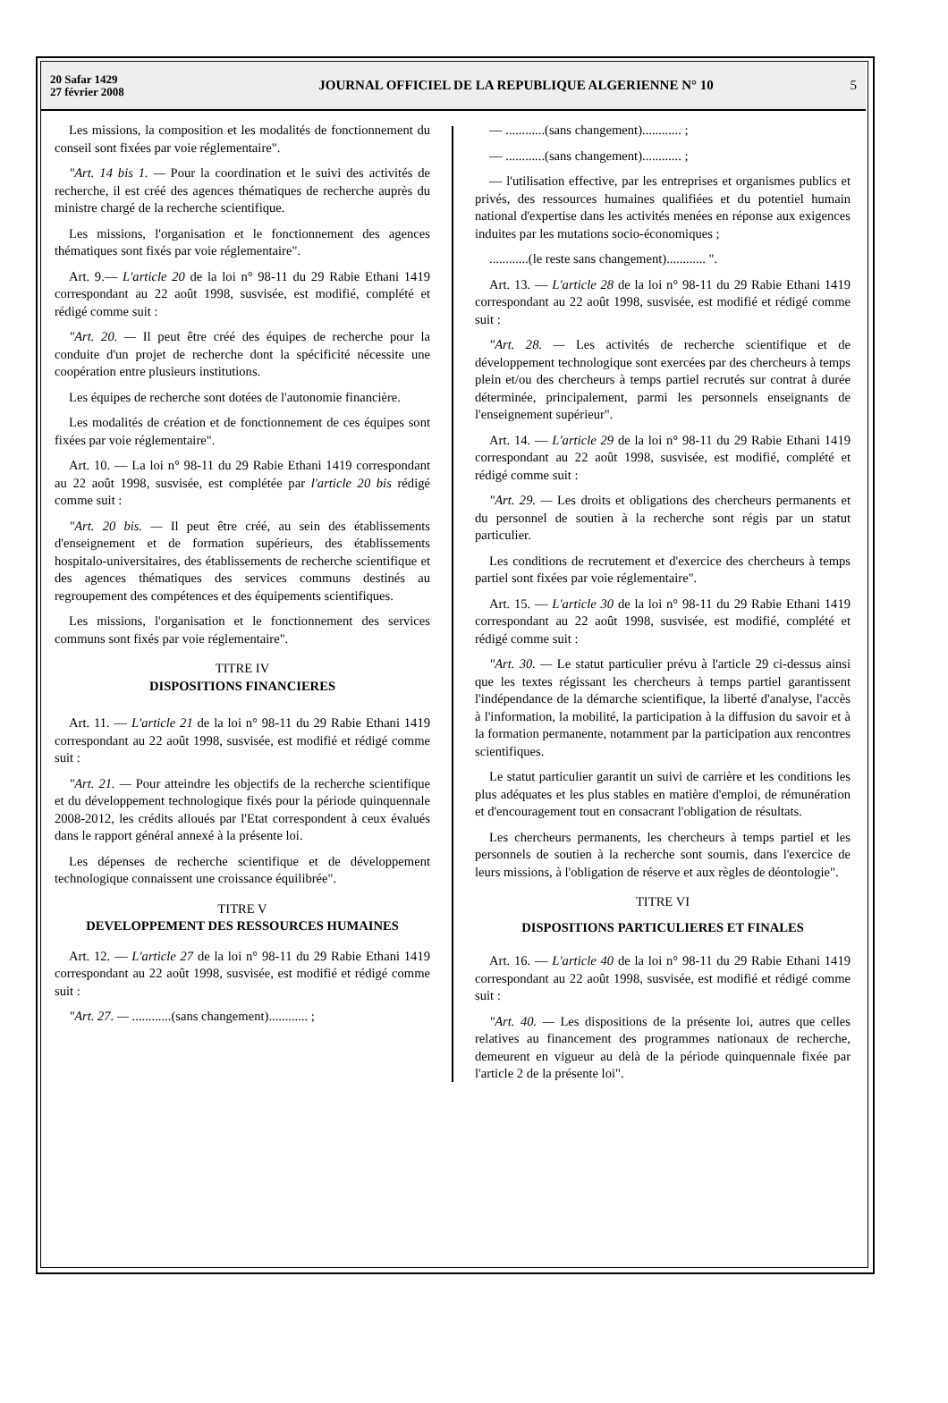20 Safar 1429
27 février 2008
JOURNAL OFFICIEL DE LA REPUBLIQUE ALGERIENNE N° 10
5
Les missions, la composition et les modalités de fonctionnement du conseil sont fixées par voie réglementaire".
"Art. 14 bis 1. — Pour la coordination et le suivi des activités de recherche, il est créé des agences thématiques de recherche auprès du ministre chargé de la recherche scientifique.
Les missions, l'organisation et le fonctionnement des agences thématiques sont fixés par voie réglementaire".
Art. 9.— L'article 20 de la loi n° 98-11 du 29 Rabie Ethani 1419 correspondant au 22 août 1998, susvisée, est modifié, complété et rédigé comme suit :
"Art. 20. — Il peut être créé des équipes de recherche pour la conduite d'un projet de recherche dont la spécificité nécessite une coopération entre plusieurs institutions.
Les équipes de recherche sont dotées de l'autonomie financière.
Les modalités de création et de fonctionnement de ces équipes sont fixées par voie réglementaire".
Art. 10. — La loi n° 98-11 du 29 Rabie Ethani 1419 correspondant au 22 août 1998, susvisée, est complétée par l'article 20 bis rédigé comme suit :
"Art. 20 bis. — Il peut être créé, au sein des établissements d'enseignement et de formation supérieurs, des établissements hospitalo-universitaires, des établissements de recherche scientifique et des agences thématiques des services communs destinés au regroupement des compétences et des équipements scientifiques.
Les missions, l'organisation et le fonctionnement des services communs sont fixés par voie réglementaire".
TITRE IV
DISPOSITIONS FINANCIERES
Art. 11. — L'article 21 de la loi n° 98-11 du 29 Rabie Ethani 1419 correspondant au 22 août 1998, susvisée, est modifié et rédigé comme suit :
"Art. 21. — Pour atteindre les objectifs de la recherche scientifique et du développement technologique fixés pour la période quinquennale 2008-2012, les crédits alloués par l'Etat correspondent à ceux évalués dans le rapport général annexé à la présente loi.
Les dépenses de recherche scientifique et de développement technologique connaissent une croissance équilibrée".
TITRE V
DEVELOPPEMENT DES RESSOURCES HUMAINES
Art. 12. — L'article 27 de la loi n° 98-11 du 29 Rabie Ethani 1419 correspondant au 22 août 1998, susvisée, est modifié et rédigé comme suit :
"Art. 27. — ............(sans changement)............ ;
— ............(sans changement)............ ;
— ............(sans changement)............ ;
— l'utilisation effective, par les entreprises et organismes publics et privés, des ressources humaines qualifiées et du potentiel humain national d'expertise dans les activités menées en réponse aux exigences induites par les mutations socio-économiques ;
............(le reste sans changement)............ ".
Art. 13. — L'article 28 de la loi n° 98-11 du 29 Rabie Ethani 1419 correspondant au 22 août 1998, susvisée, est modifié et rédigé comme suit :
"Art. 28. — Les activités de recherche scientifique et de développement technologique sont exercées par des chercheurs à temps plein et/ou des chercheurs à temps partiel recrutés sur contrat à durée déterminée, principalement, parmi les personnels enseignants de l'enseignement supérieur".
Art. 14. — L'article 29 de la loi n° 98-11 du 29 Rabie Ethani 1419 correspondant au 22 août 1998, susvisée, est modifié, complété et rédigé comme suit :
"Art. 29. — Les droits et obligations des chercheurs permanents et du personnel de soutien à la recherche sont régis par un statut particulier.
Les conditions de recrutement et d'exercice des chercheurs à temps partiel sont fixées par voie réglementaire".
Art. 15. — L'article 30 de la loi n° 98-11 du 29 Rabie Ethani 1419 correspondant au 22 août 1998, susvisée, est modifié, complété et rédigé comme suit :
"Art. 30. — Le statut particulier prévu à l'article 29 ci-dessus ainsi que les textes régissant les chercheurs à temps partiel garantissent l'indépendance de la démarche scientifique, la liberté d'analyse, l'accès à l'information, la mobilité, la participation à la diffusion du savoir et à la formation permanente, notamment par la participation aux rencontres scientifiques.
Le statut particulier garantit un suivi de carrière et les conditions les plus adéquates et les plus stables en matière d'emploi, de rémunération et d'encouragement tout en consacrant l'obligation de résultats.
Les chercheurs permanents, les chercheurs à temps partiel et les personnels de soutien à la recherche sont soumis, dans l'exercice de leurs missions, à l'obligation de réserve et aux règles de déontologie".
TITRE VI
DISPOSITIONS PARTICULIERES ET FINALES
Art. 16. — L'article 40 de la loi n° 98-11 du 29 Rabie Ethani 1419 correspondant au 22 août 1998, susvisée, est modifié et rédigé comme suit :
"Art. 40. — Les dispositions de la présente loi, autres que celles relatives au financement des programmes nationaux de recherche, demeurent en vigueur au delà de la période quinquennale fixée par l'article 2 de la présente loi".